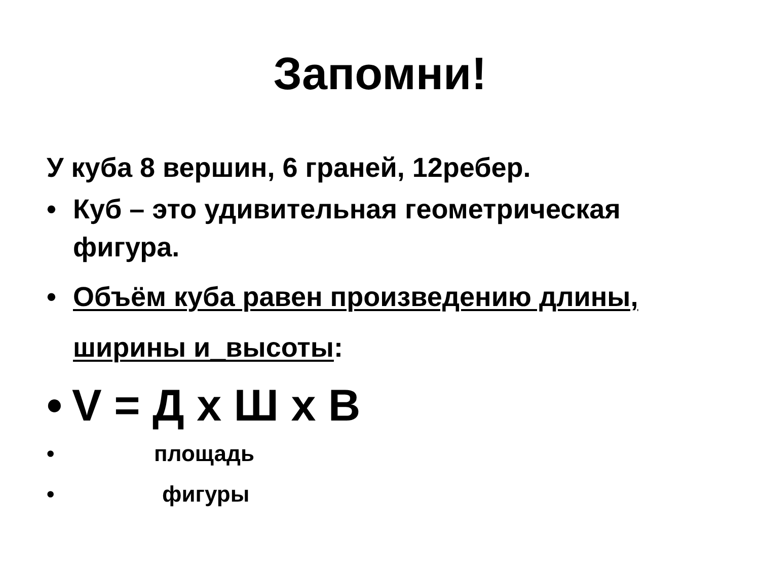Запомни!
У куба 8 вершин, 6 граней, 12ребер.
• Куб – это удивительная геометрическая фигура.
• Объём куба равен произведению длины, ширины и_высоты:
• V = Д х Ш х В
• площадь
• фигуры